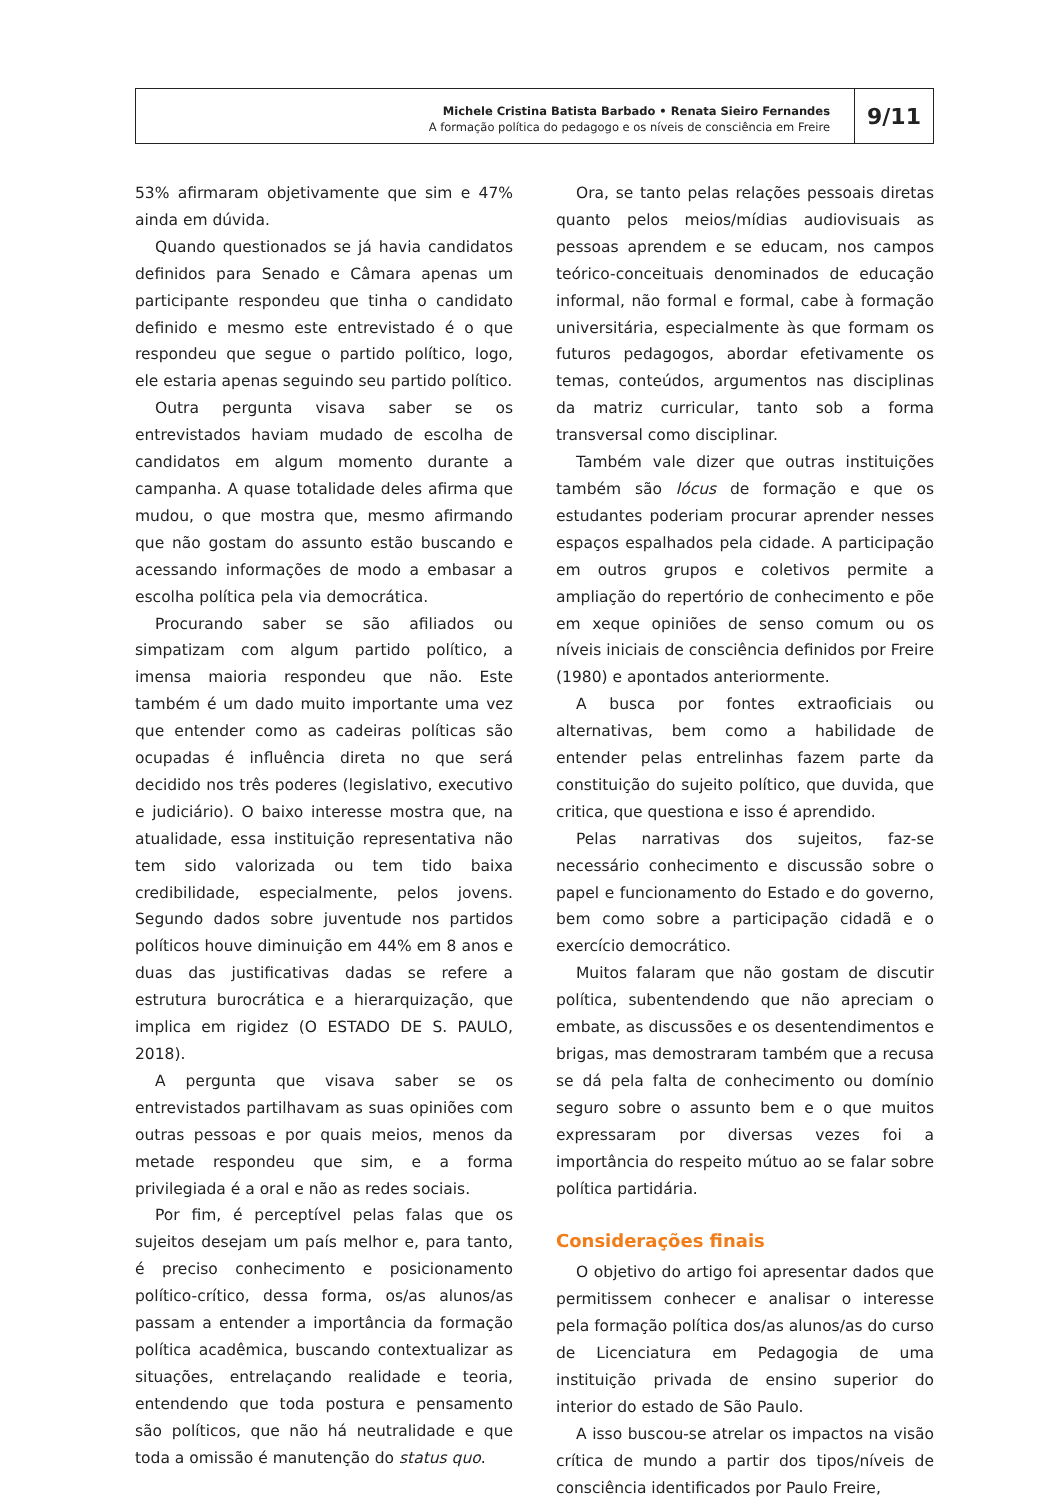Michele Cristina Batista Barbado • Renata Sieiro Fernandes
A formação política do pedagogo e os níveis de consciência em Freire
9/11
53% afirmaram objetivamente que sim e 47% ainda em dúvida.
Quando questionados se já havia candidatos definidos para Senado e Câmara apenas um participante respondeu que tinha o candidato definido e mesmo este entrevistado é o que respondeu que segue o partido político, logo, ele estaria apenas seguindo seu partido político.
Outra pergunta visava saber se os entrevistados haviam mudado de escolha de candidatos em algum momento durante a campanha. A quase totalidade deles afirma que mudou, o que mostra que, mesmo afirmando que não gostam do assunto estão buscando e acessando informações de modo a embasar a escolha política pela via democrática.
Procurando saber se são afiliados ou simpatizam com algum partido político, a imensa maioria respondeu que não. Este também é um dado muito importante uma vez que entender como as cadeiras políticas são ocupadas é influência direta no que será decidido nos três poderes (legislativo, executivo e judiciário). O baixo interesse mostra que, na atualidade, essa instituição representativa não tem sido valorizada ou tem tido baixa credibilidade, especialmente, pelos jovens. Segundo dados sobre juventude nos partidos políticos houve diminuição em 44% em 8 anos e duas das justificativas dadas se refere a estrutura burocrática e a hierarquização, que implica em rigidez (O ESTADO DE S. PAULO, 2018).
A pergunta que visava saber se os entrevistados partilhavam as suas opiniões com outras pessoas e por quais meios, menos da metade respondeu que sim, e a forma privilegiada é a oral e não as redes sociais.
Por fim, é perceptível pelas falas que os sujeitos desejam um país melhor e, para tanto, é preciso conhecimento e posicionamento político-crítico, dessa forma, os/as alunos/as passam a entender a importância da formação política acadêmica, buscando contextualizar as situações, entrelaçando realidade e teoria, entendendo que toda postura e pensamento são políticos, que não há neutralidade e que toda a omissão é manutenção do status quo.
Ora, se tanto pelas relações pessoais diretas quanto pelos meios/mídias audiovisuais as pessoas aprendem e se educam, nos campos teórico-conceituais denominados de educação informal, não formal e formal, cabe à formação universitária, especialmente às que formam os futuros pedagogos, abordar efetivamente os temas, conteúdos, argumentos nas disciplinas da matriz curricular, tanto sob a forma transversal como disciplinar.
Também vale dizer que outras instituições também são lócus de formação e que os estudantes poderiam procurar aprender nesses espaços espalhados pela cidade. A participação em outros grupos e coletivos permite a ampliação do repertório de conhecimento e põe em xeque opiniões de senso comum ou os níveis iniciais de consciência definidos por Freire (1980) e apontados anteriormente.
A busca por fontes extraoficiais ou alternativas, bem como a habilidade de entender pelas entrelinhas fazem parte da constituição do sujeito político, que duvida, que critica, que questiona e isso é aprendido.
Pelas narrativas dos sujeitos, faz-se necessário conhecimento e discussão sobre o papel e funcionamento do Estado e do governo, bem como sobre a participação cidadã e o exercício democrático.
Muitos falaram que não gostam de discutir política, subentendendo que não apreciam o embate, as discussões e os desentendimentos e brigas, mas demostraram também que a recusa se dá pela falta de conhecimento ou domínio seguro sobre o assunto bem e o que muitos expressaram por diversas vezes foi a importância do respeito mútuo ao se falar sobre política partidária.
Considerações finais
O objetivo do artigo foi apresentar dados que permitissem conhecer e analisar o interesse pela formação política dos/as alunos/as do curso de Licenciatura em Pedagogia de uma instituição privada de ensino superior do interior do estado de São Paulo.
A isso buscou-se atrelar os impactos na visão crítica de mundo a partir dos tipos/níveis de consciência identificados por Paulo Freire,